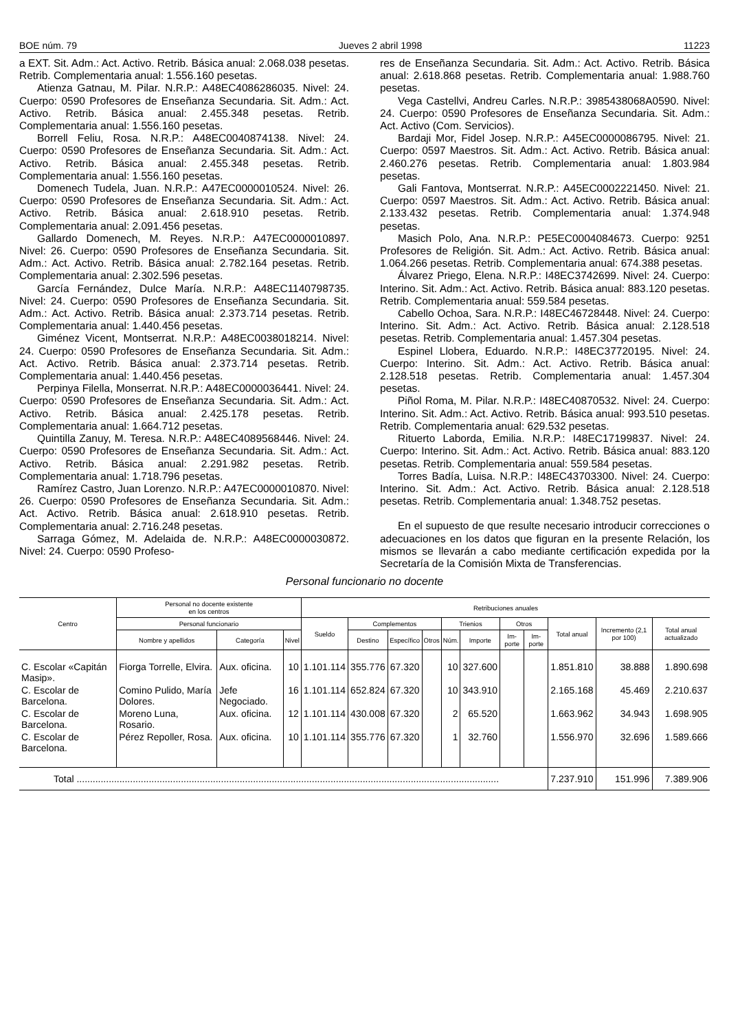BOE núm. 79 Jueves 2 abril 1998 11223
a EXT. Sit. Adm.: Act. Activo. Retrib. Básica anual: 2.068.038 pesetas. Retrib. Complementaria anual: 1.556.160 pesetas.
Atienza Gatnau, M. Pilar. N.R.P.: A48EC4086286035. Nivel: 24. Cuerpo: 0590 Profesores de Enseñanza Secundaria. Sit. Adm.: Act. Activo. Retrib. Básica anual: 2.455.348 pesetas. Retrib. Complementaria anual: 1.556.160 pesetas.
Borrell Feliu, Rosa. N.R.P.: A48EC0040874138. Nivel: 24. Cuerpo: 0590 Profesores de Enseñanza Secundaria. Sit. Adm.: Act. Activo. Retrib. Básica anual: 2.455.348 pesetas. Retrib. Complementaria anual: 1.556.160 pesetas.
Domenech Tudela, Juan. N.R.P.: A47EC0000010524. Nivel: 26. Cuerpo: 0590 Profesores de Enseñanza Secundaria. Sit. Adm.: Act. Activo. Retrib. Básica anual: 2.618.910 pesetas. Retrib. Complementaria anual: 2.091.456 pesetas.
Gallardo Domenech, M. Reyes. N.R.P.: A47EC0000010897. Nivel: 26. Cuerpo: 0590 Profesores de Enseñanza Secundaria. Sit. Adm.: Act. Activo. Retrib. Básica anual: 2.782.164 pesetas. Retrib. Complementaria anual: 2.302.596 pesetas.
García Fernández, Dulce María. N.R.P.: A48EC1140798735. Nivel: 24. Cuerpo: 0590 Profesores de Enseñanza Secundaria. Sit. Adm.: Act. Activo. Retrib. Básica anual: 2.373.714 pesetas. Retrib. Complementaria anual: 1.440.456 pesetas.
Giménez Vicent, Montserrat. N.R.P.: A48EC0038018214. Nivel: 24. Cuerpo: 0590 Profesores de Enseñanza Secundaria. Sit. Adm.: Act. Activo. Retrib. Básica anual: 2.373.714 pesetas. Retrib. Complementaria anual: 1.440.456 pesetas.
Perpinya Filella, Monserrat. N.R.P.: A48EC0000036441. Nivel: 24. Cuerpo: 0590 Profesores de Enseñanza Secundaria. Sit. Adm.: Act. Activo. Retrib. Básica anual: 2.425.178 pesetas. Retrib. Complementaria anual: 1.664.712 pesetas.
Quintilla Zanuy, M. Teresa. N.R.P.: A48EC4089568446. Nivel: 24. Cuerpo: 0590 Profesores de Enseñanza Secundaria. Sit. Adm.: Act. Activo. Retrib. Básica anual: 2.291.982 pesetas. Retrib. Complementaria anual: 1.718.796 pesetas.
Ramírez Castro, Juan Lorenzo. N.R.P.: A47EC0000010870. Nivel: 26. Cuerpo: 0590 Profesores de Enseñanza Secundaria. Sit. Adm.: Act. Activo. Retrib. Básica anual: 2.618.910 pesetas. Retrib. Complementaria anual: 2.716.248 pesetas.
Sarraga Gómez, M. Adelaida de. N.R.P.: A48EC0000030872. Nivel: 24. Cuerpo: 0590 Profeso-
res de Enseñanza Secundaria. Sit. Adm.: Act. Activo. Retrib. Básica anual: 2.618.868 pesetas. Retrib. Complementaria anual: 1.988.760 pesetas.
Vega Castellvi, Andreu Carles. N.R.P.: 3985438068A0590. Nivel: 24. Cuerpo: 0590 Profesores de Enseñanza Secundaria. Sit. Adm.: Act. Activo (Com. Servicios).
Bardaji Mor, Fidel Josep. N.R.P.: A45EC0000086795. Nivel: 21. Cuerpo: 0597 Maestros. Sit. Adm.: Act. Activo. Retrib. Básica anual: 2.460.276 pesetas. Retrib. Complementaria anual: 1.803.984 pesetas.
Gali Fantova, Montserrat. N.R.P.: A45EC0002221450. Nivel: 21. Cuerpo: 0597 Maestros. Sit. Adm.: Act. Activo. Retrib. Básica anual: 2.133.432 pesetas. Retrib. Complementaria anual: 1.374.948 pesetas.
Masich Polo, Ana. N.R.P.: PE5EC0004084673. Cuerpo: 9251 Profesores de Religión. Sit. Adm.: Act. Activo. Retrib. Básica anual: 1.064.266 pesetas. Retrib. Complementaria anual: 674.388 pesetas.
Álvarez Priego, Elena. N.R.P.: I48EC3742699. Nivel: 24. Cuerpo: Interino. Sit. Adm.: Act. Activo. Retrib. Básica anual: 883.120 pesetas. Retrib. Complementaria anual: 559.584 pesetas.
Cabello Ochoa, Sara. N.R.P.: I48EC46728448. Nivel: 24. Cuerpo: Interino. Sit. Adm.: Act. Activo. Retrib. Básica anual: 2.128.518 pesetas. Retrib. Complementaria anual: 1.457.304 pesetas.
Espinel Llobera, Eduardo. N.R.P.: I48EC37720195. Nivel: 24. Cuerpo: Interino. Sit. Adm.: Act. Activo. Retrib. Básica anual: 2.128.518 pesetas. Retrib. Complementaria anual: 1.457.304 pesetas.
Piñol Roma, M. Pilar. N.R.P.: I48EC40870532. Nivel: 24. Cuerpo: Interino. Sit. Adm.: Act. Activo. Retrib. Básica anual: 993.510 pesetas. Retrib. Complementaria anual: 629.532 pesetas.
Rituerto Laborda, Emilia. N.R.P.: I48EC17199837. Nivel: 24. Cuerpo: Interino. Sit. Adm.: Act. Activo. Retrib. Básica anual: 883.120 pesetas. Retrib. Complementaria anual: 559.584 pesetas.
Torres Badía, Luisa. N.R.P.: I48EC43703300. Nivel: 24. Cuerpo: Interino. Sit. Adm.: Act. Activo. Retrib. Básica anual: 2.128.518 pesetas. Retrib. Complementaria anual: 1.348.752 pesetas.
En el supuesto de que resulte necesario introducir correcciones o adecuaciones en los datos que figuran en la presente Relación, los mismos se llevarán a cabo mediante certificación expedida por la Secretaría de la Comisión Mixta de Transferencias.
Personal funcionario no docente
| Centro | Personal no docente existente en los centros | | | Retribuciones anuales | | | | | | | | | | |
| --- | --- | --- | --- | --- | --- | --- | --- | --- | --- | --- | --- | --- | --- | --- |
| | Personal funcionario | | | Sueldo | Complementos | | | Trienios | | Otros | | Total anual | Incremento (2,1 por 100) | Total anual actualizado |
| | Nombre y apellidos | Categoría | Nivel | | Destino | Específico | Otros | Núm. | Importe | Im-porte | Im-porte | | | |
| C. Escolar «Capitán Masip». | Fiorga Torrelle, Elvira. | Aux. oficina. | 10 | 1.101.114 | 355.776 | 67.320 | | 10 | 327.600 | | | 1.851.810 | 38.888 | 1.890.698 |
| C. Escolar de Barcelona. | Comino Pulido, María Dolores. | Jefe Negociado. | 16 | 1.101.114 | 652.824 | 67.320 | | 10 | 343.910 | | | 2.165.168 | 45.469 | 2.210.637 |
| C. Escolar de Barcelona. | Moreno Luna, Rosario. | Aux. oficina. | 12 | 1.101.114 | 430.008 | 67.320 | | 2 | 65.520 | | | 1.663.962 | 34.943 | 1.698.905 |
| C. Escolar de Barcelona. | Pérez Repoller, Rosa. | Aux. oficina. | 10 | 1.101.114 | 355.776 | 67.320 | | 1 | 32.760 | | | 1.556.970 | 32.696 | 1.589.666 |
| Total .............................................................................................................................................................. | | | | | | | | | | | | 7.237.910 | 151.996 | 7.389.906 |